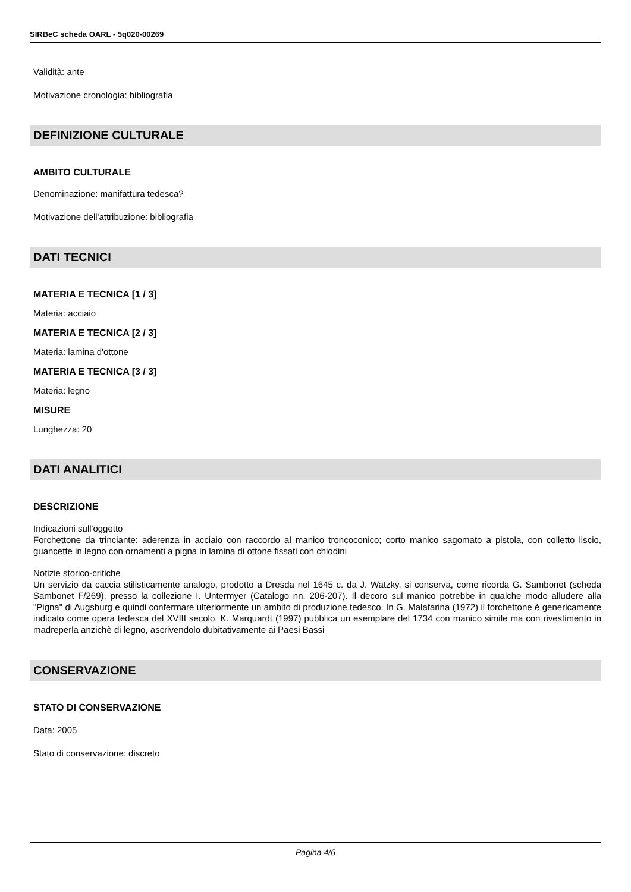SIRBeC scheda OARL - 5q020-00269
Validità: ante
Motivazione cronologia: bibliografia
DEFINIZIONE CULTURALE
AMBITO CULTURALE
Denominazione: manifattura tedesca?
Motivazione dell'attribuzione: bibliografia
DATI TECNICI
MATERIA E TECNICA [1 / 3]
Materia: acciaio
MATERIA E TECNICA [2 / 3]
Materia: lamina d'ottone
MATERIA E TECNICA [3 / 3]
Materia: legno
MISURE
Lunghezza: 20
DATI ANALITICI
DESCRIZIONE
Indicazioni sull'oggetto
Forchettone da trinciante: aderenza in acciaio con raccordo al manico troncoconico; corto manico sagomato a pistola, con colletto liscio, guancette in legno con ornamenti a pigna in lamina di ottone fissati con chiodini
Notizie storico-critiche
Un servizio da caccia stilisticamente analogo, prodotto a Dresda nel 1645 c. da J. Watzky, si conserva, come ricorda G. Sambonet (scheda Sambonet F/269), presso la collezione I. Untermyer (Catalogo nn. 206-207). Il decoro sul manico potrebbe in qualche modo alludere alla "Pigna" di Augsburg e quindi confermare ulteriormente un ambito di produzione tedesco. In G. Malafarina (1972) il forchettone è genericamente indicato come opera tedesca del XVIII secolo. K. Marquardt (1997) pubblica un esemplare del 1734 con manico simile ma con rivestimento in madreperla anzichè di legno, ascrivendolo dubitativamente ai Paesi Bassi
CONSERVAZIONE
STATO DI CONSERVAZIONE
Data: 2005
Stato di conservazione: discreto
Pagina 4/6